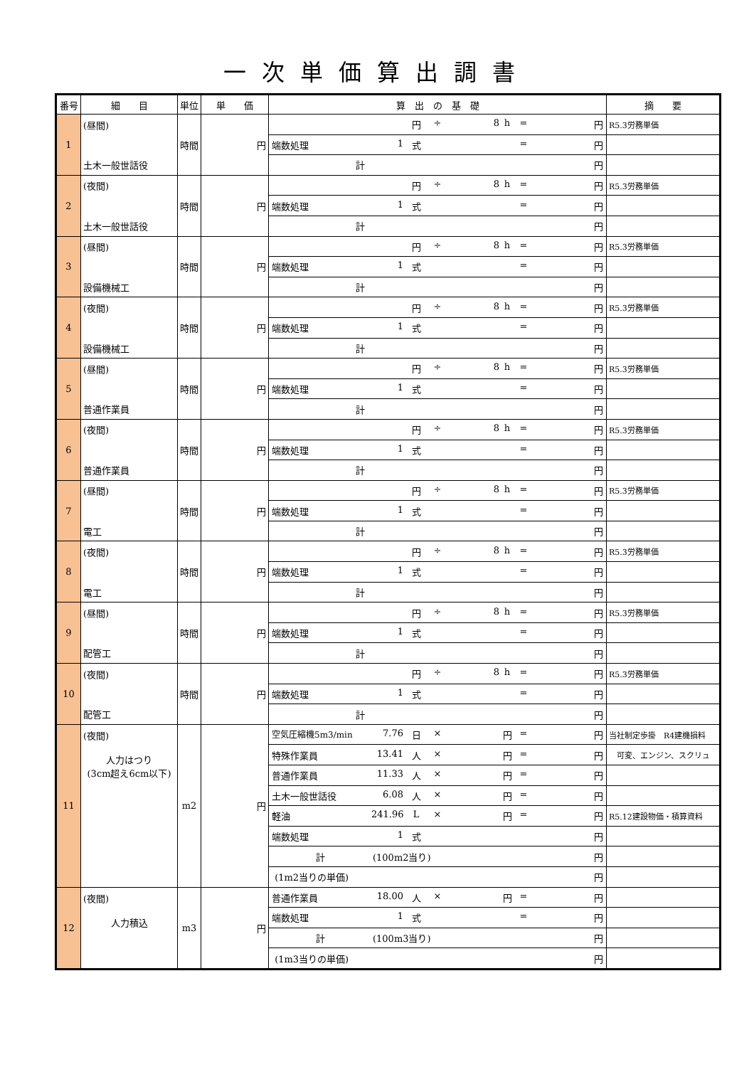一次単価算出調書
| 番号 | 細 目 | 単位 | 単 価 | 算 出 の 基 礎 | 摘 要 |
| --- | --- | --- | --- | --- | --- |
| 1 | (昼間) | 時間 | 円 | 円 ÷ 8 h = 円 | R5.3労務単価 |
| | | | | 端数処理 1 式 = 円 | |
| | 土木一般世話役 | | | 計 円 | |
| 2 | (夜間) | 時間 | 円 | 円 ÷ 8 h = 円 | R5.3労務単価 |
| | | | | 端数処理 1 式 = 円 | |
| | 土木一般世話役 | | | 計 円 | |
| 3 | (昼間) | 時間 | 円 | 円 ÷ 8 h = 円 | R5.3労務単価 |
| | | | | 端数処理 1 式 = 円 | |
| | 設備機械工 | | | 計 円 | |
| 4 | (夜間) | 時間 | 円 | 円 ÷ 8 h = 円 | R5.3労務単価 |
| | | | | 端数処理 1 式 = 円 | |
| | 設備機械工 | | | 計 円 | |
| 5 | (昼間) | 時間 | 円 | 円 ÷ 8 h = 円 | R5.3労務単価 |
| | | | | 端数処理 1 式 = 円 | |
| | 普通作業員 | | | 計 円 | |
| 6 | (夜間) | 時間 | 円 | 円 ÷ 8 h = 円 | R5.3労務単価 |
| | | | | 端数処理 1 式 = 円 | |
| | 普通作業員 | | | 計 円 | |
| 7 | (昼間) | 時間 | 円 | 円 ÷ 8 h = 円 | R5.3労務単価 |
| | | | | 端数処理 1 式 = 円 | |
| | 電工 | | | 計 円 | |
| 8 | (夜間) | 時間 | 円 | 円 ÷ 8 h = 円 | R5.3労務単価 |
| | | | | 端数処理 1 式 = 円 | |
| | 電工 | | | 計 円 | |
| 9 | (昼間) | 時間 | 円 | 円 ÷ 8 h = 円 | R5.3労務単価 |
| | | | | 端数処理 1 式 = 円 | |
| | 配管工 | | | 計 円 | |
| 10 | (夜間) | 時間 | 円 | 円 ÷ 8 h = 円 | R5.3労務単価 |
| | | | | 端数処理 1 式 = 円 | |
| | 配管工 | | | 計 円 | |
| 11 | (夜間) 人力はつり (3cm超え6cm以下) | m2 | 円 | 空気圧縮機5m3/min 7.76 日 × 円 = 円 | 当社制定歩掛 R4建機損料 |
| | | | | 特殊作業員 13.41 人 × 円 = 円 | 可変、エンジン、スクリュ |
| | | | | 普通作業員 11.33 人 × 円 = 円 | |
| | | | | 土木一般世話役 6.08 人 × 円 = 円 | |
| | | | | 軽油 241.96 L × 円 = 円 | R5.12建設物価・積算資料 |
| | | | | 端数処理 1 式 円 | |
| | | | | 計 (100m2当り) 円 | |
| | | | | (1m2当りの単価) 円 | |
| 12 | (夜間) 人力積込 | m3 | 円 | 普通作業員 18.00 人 × 円 = 円 | |
| | | | | 端数処理 1 式 = 円 | |
| | | | | 計 (100m3当り) 円 | |
| | | | | (1m3当りの単価) 円 | |